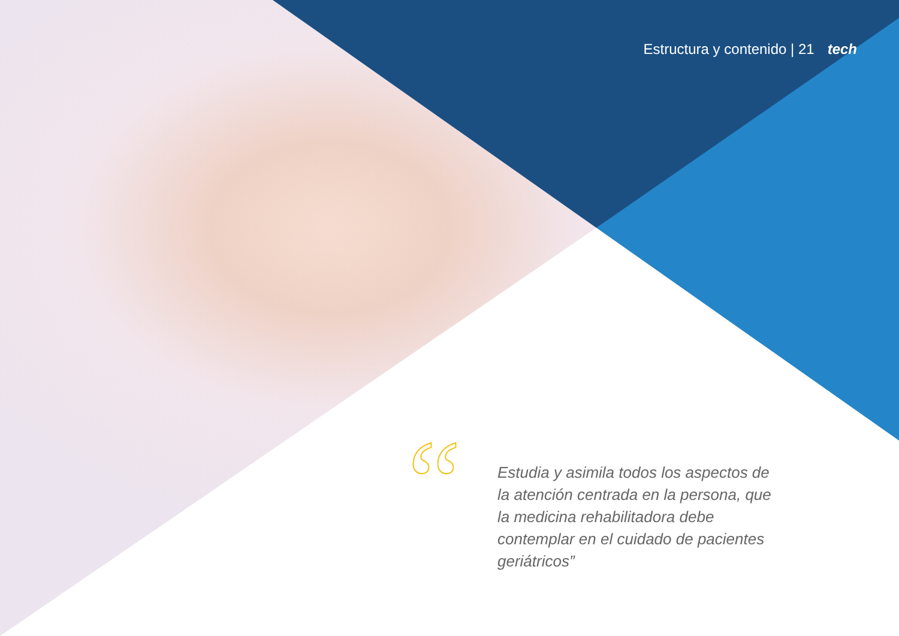Estructura y contenido | 21 tech
“
Estudia y asimila todos los aspectos de la atención centrada en la persona, que la medicina rehabilitadora debe contemplar en el cuidado de pacientes geriátricos”